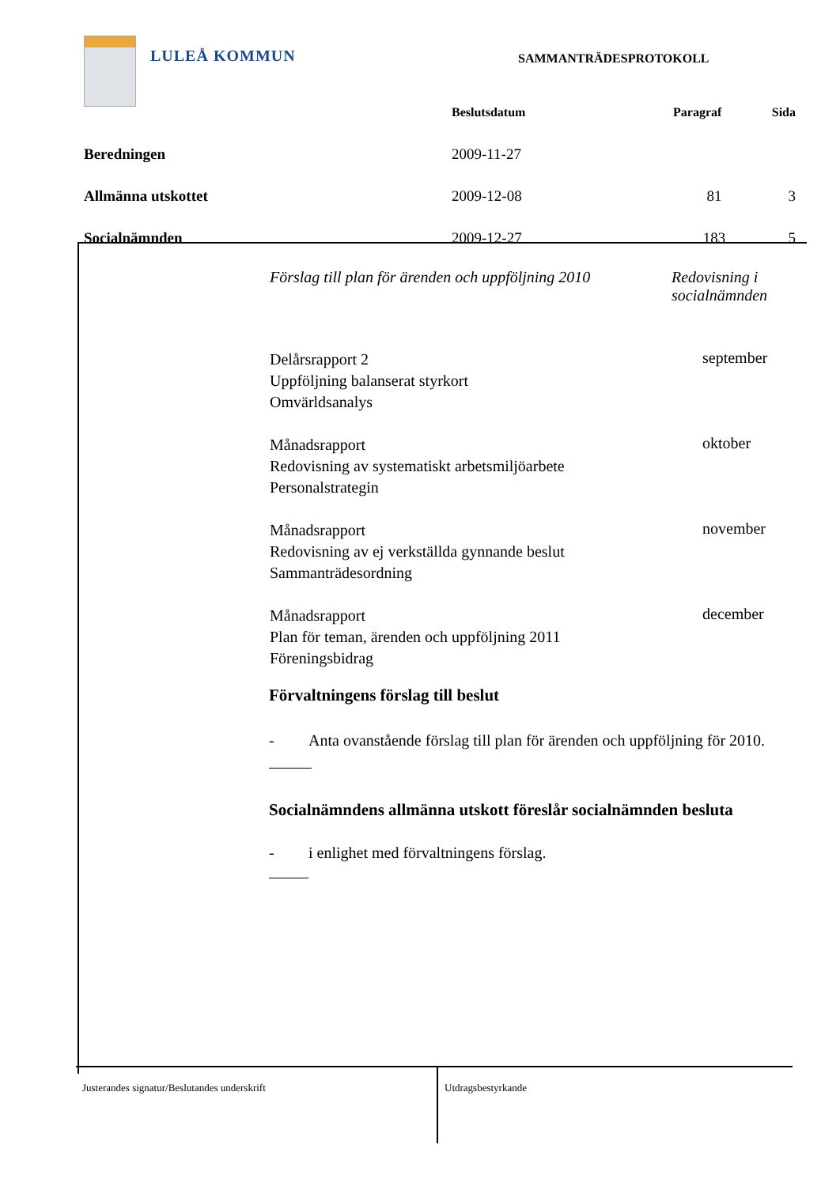LULEÅ KOMMUN
SAMMANTRÄDESPROTOKOLL
| | Beslutsdatum | Paragraf | Sida |
| Beredningen | 2009-11-27 | | |
| Allmänna utskottet | 2009-12-08 | 81 | 3 |
| Socialnämnden | 2009-12-27 | 183 | 5 |
| Förslag till plan för ärenden och uppföljning 2010 | Redovisning i socialnämnden |
| Delårsrapport 2 Uppföljning balanserat styrkort Omvärldsanalys | september |
| Månadsrapport Redovisning av systematiskt arbetsmiljöarbete Personalstrategin | oktober |
| Månadsrapport Redovisning av ej verkställda gynnande beslut Sammanträdesordning | november |
| Månadsrapport Plan för teman, ärenden och uppföljning 2011 Föreningsbidrag | december |
Förvaltningens förslag till beslut
- Anta ovanstående förslag till plan för ärenden och uppföljning för 2010.
Socialnämndens allmänna utskott föreslår socialnämnden besluta
- i enlighet med förvaltningens förslag.
Justerandes signatur/Beslutandes underskrift Utdragsbestyrkande